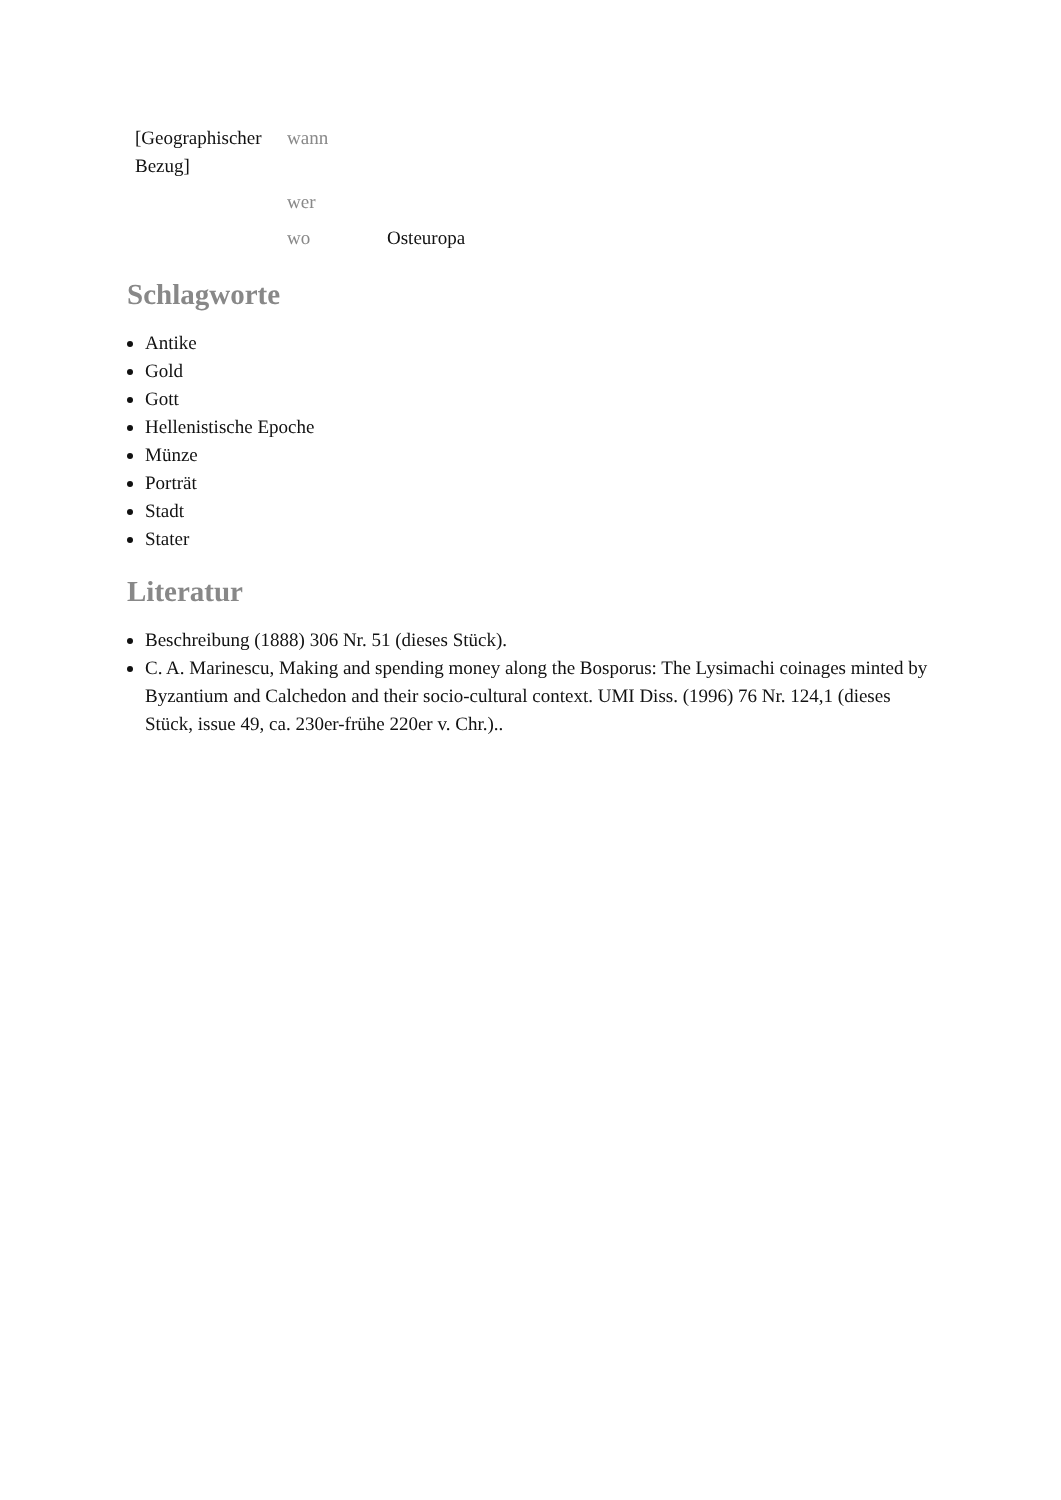| [Geographischer Bezug] | wann | |
| | wer | |
| | wo | Osteuropa |
Schlagworte
Antike
Gold
Gott
Hellenistische Epoche
Münze
Porträt
Stadt
Stater
Literatur
Beschreibung (1888) 306 Nr. 51 (dieses Stück).
C. A. Marinescu, Making and spending money along the Bosporus: The Lysimachi coinages minted by Byzantium and Calchedon and their socio-cultural context. UMI Diss. (1996) 76 Nr. 124,1 (dieses Stück, issue 49, ca. 230er-frühe 220er v. Chr.)..